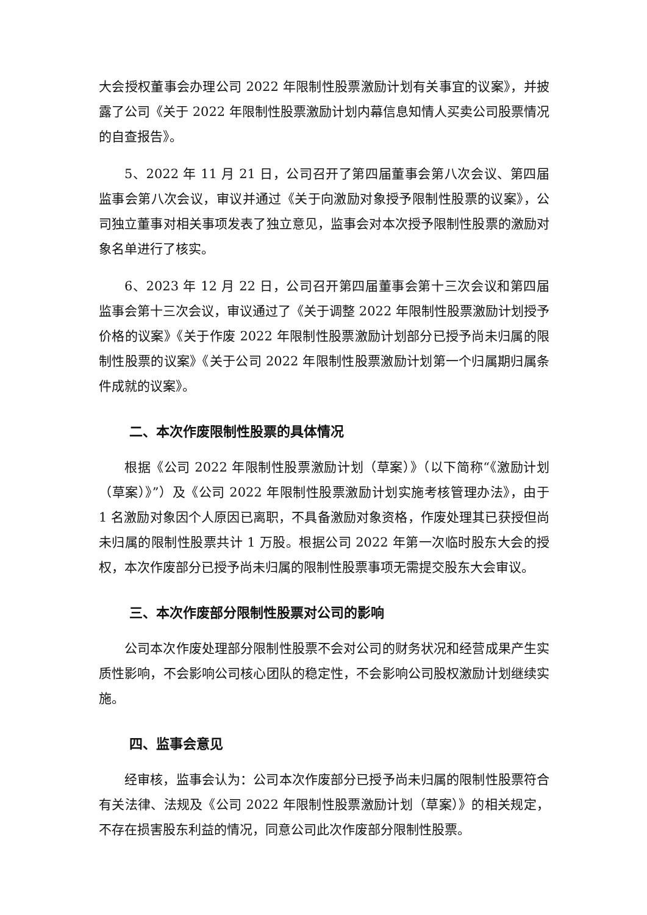大会授权董事会办理公司 2022 年限制性股票激励计划有关事宜的议案》，并披露了公司《关于 2022 年限制性股票激励计划内幕信息知情人买卖公司股票情况的自查报告》。
5、2022 年 11 月 21 日，公司召开了第四届董事会第八次会议、第四届监事会第八次会议，审议并通过《关于向激励对象授予限制性股票的议案》，公司独立董事对相关事项发表了独立意见，监事会对本次授予限制性股票的激励对象名单进行了核实。
6、2023 年 12 月 22 日，公司召开第四届董事会第十三次会议和第四届监事会第十三次会议，审议通过了《关于调整 2022 年限制性股票激励计划授予价格的议案》《关于作废 2022 年限制性股票激励计划部分已授予尚未归属的限制性股票的议案》《关于公司 2022 年限制性股票激励计划第一个归属期归属条件成就的议案》。
二、本次作废限制性股票的具体情况
根据《公司 2022 年限制性股票激励计划（草案）》（以下简称“《激励计划（草案）》”）及《公司 2022 年限制性股票激励计划实施考核管理办法》，由于 1 名激励对象因个人原因已离职，不具备激励对象资格，作废处理其已获授但尚未归属的限制性股票共计 1 万股。根据公司 2022 年第一次临时股东大会的授权，本次作废部分已授予尚未归属的限制性股票事项无需提交股东大会审议。
三、本次作废部分限制性股票对公司的影响
公司本次作废处理部分限制性股票不会对公司的财务状况和经营成果产生实质性影响，不会影响公司核心团队的稳定性，不会影响公司股权激励计划继续实施。
四、监事会意见
经审核，监事会认为：公司本次作废部分已授予尚未归属的限制性股票符合有关法律、法规及《公司 2022 年限制性股票激励计划（草案）》的相关规定，不存在损害股东利益的情况，同意公司此次作废部分限制性股票。